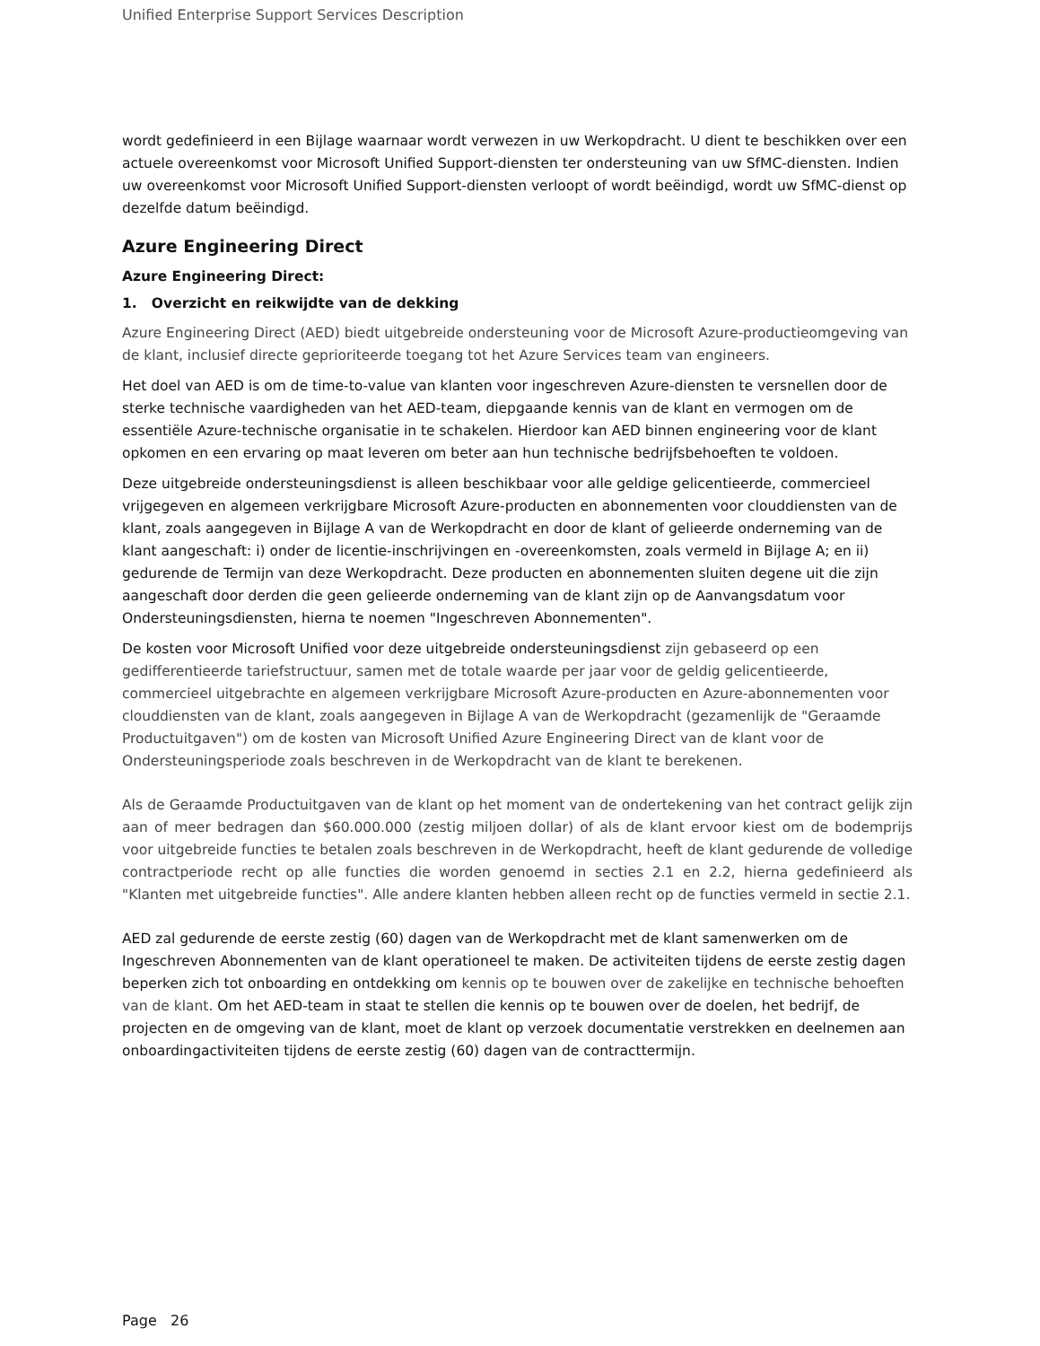Unified Enterprise Support Services Description
wordt gedefinieerd in een Bijlage waarnaar wordt verwezen in uw Werkopdracht. U dient te beschikken over een actuele overeenkomst voor Microsoft Unified Support-diensten ter ondersteuning van uw SfMC-diensten. Indien uw overeenkomst voor Microsoft Unified Support-diensten verloopt of wordt beëindigd, wordt uw SfMC-dienst op dezelfde datum beëindigd.
Azure Engineering Direct
Azure Engineering Direct:
1. Overzicht en reikwijdte van de dekking
Azure Engineering Direct (AED) biedt uitgebreide ondersteuning voor de Microsoft Azure-productieomgeving van de klant, inclusief directe geprioriteerde toegang tot het Azure Services team van engineers.
Het doel van AED is om de time-to-value van klanten voor ingeschreven Azure-diensten te versnellen door de sterke technische vaardigheden van het AED-team, diepgaande kennis van de klant en vermogen om de essentiële Azure-technische organisatie in te schakelen. Hierdoor kan AED binnen engineering voor de klant opkomen en een ervaring op maat leveren om beter aan hun technische bedrijfsbehoeften te voldoen.
Deze uitgebreide ondersteuningsdienst is alleen beschikbaar voor alle geldige gelicentieerde, commercieel vrijgegeven en algemeen verkrijgbare Microsoft Azure-producten en abonnementen voor clouddiensten van de klant, zoals aangegeven in Bijlage A van de Werkopdracht en door de klant of gelieerde onderneming van de klant aangeschaft: i) onder de licentie-inschrijvingen en -overeenkomsten, zoals vermeld in Bijlage A; en ii) gedurende de Termijn van deze Werkopdracht. Deze producten en abonnementen sluiten degene uit die zijn aangeschaft door derden die geen gelieerde onderneming van de klant zijn op de Aanvangsdatum voor Ondersteuningsdiensten, hierna te noemen "Ingeschreven Abonnementen".
De kosten voor Microsoft Unified voor deze uitgebreide ondersteuningsdienst zijn gebaseerd op een gedifferentieerde tariefstructuur, samen met de totale waarde per jaar voor de geldig gelicentieerde, commercieel uitgebrachte en algemeen verkrijgbare Microsoft Azure-producten en Azure-abonnementen voor clouddiensten van de klant, zoals aangegeven in Bijlage A van de Werkopdracht (gezamenlijk de "Geraamde Productuitgaven") om de kosten van Microsoft Unified Azure Engineering Direct van de klant voor de Ondersteuningsperiode zoals beschreven in de Werkopdracht van de klant te berekenen.
Als de Geraamde Productuitgaven van de klant op het moment van de ondertekening van het contract gelijk zijn aan of meer bedragen dan $60.000.000 (zestig miljoen dollar) of als de klant ervoor kiest om de bodemprijs voor uitgebreide functies te betalen zoals beschreven in de Werkopdracht, heeft de klant gedurende de volledige contractperiode recht op alle functies die worden genoemd in secties 2.1 en 2.2, hierna gedefinieerd als "Klanten met uitgebreide functies". Alle andere klanten hebben alleen recht op de functies vermeld in sectie 2.1.
AED zal gedurende de eerste zestig (60) dagen van de Werkopdracht met de klant samenwerken om de Ingeschreven Abonnementen van de klant operationeel te maken. De activiteiten tijdens de eerste zestig dagen beperken zich tot onboarding en ontdekking om kennis op te bouwen over de zakelijke en technische behoeften van de klant. Om het AED-team in staat te stellen die kennis op te bouwen over de doelen, het bedrijf, de projecten en de omgeving van de klant, moet de klant op verzoek documentatie verstrekken en deelnemen aan onboardingactiviteiten tijdens de eerste zestig (60) dagen van de contracttermijn.
Page 26